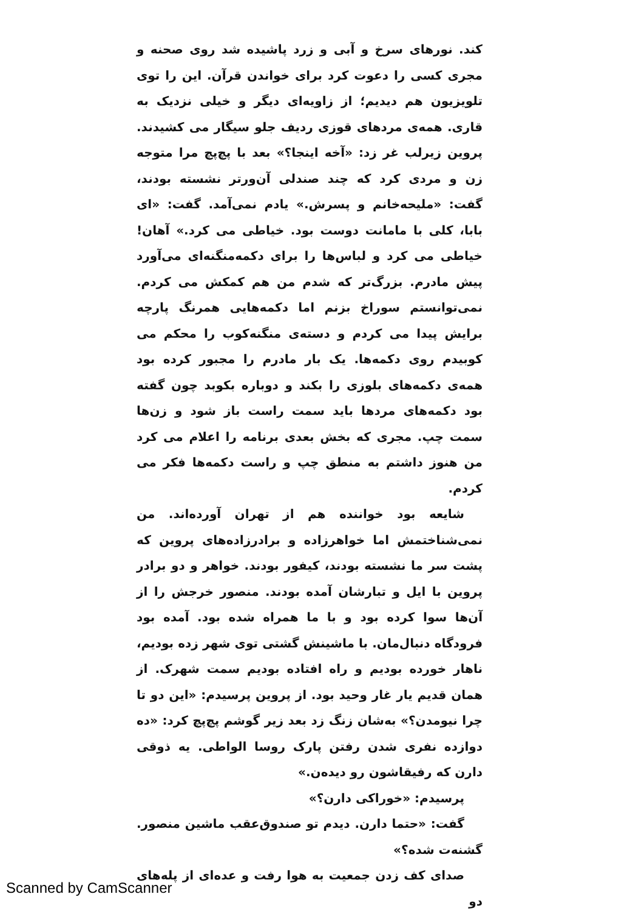کند. نورهای سرخ و آبی و زرد پاشیده شد روی صحنه و مجری کسی را دعوت کرد برای خواندن قرآن. این را توی تلویزیون هم دیدیم؛ از زاویه‌ای دیگر و خیلی نزدیک به قاری. همه‌ی مردهای قوزی ردیف جلو سیگار می کشیدند. پروین زیرلب غر زد: «آخه اینجا؟» بعد با پچ‌پچ مرا متوجه زن و مردی کرد که چند صندلی آن‌ورتر نشسته بودند، گفت: «ملیحه‌خانم و پسرش.» یادم نمی‌آمد. گفت: «ای بابا، کلی با مامانت دوست بود. خیاطی می کرد.» آهان! خیاطی می کرد و لباس‌ها را برای دکمه‌منگنه‌ای می‌آورد پیش مادرم. بزرگ‌تر که شدم من هم کمکش می کردم. نمی‌توانستم سوراخ بزنم اما دکمه‌هایی همرنگ پارچه برایش پیدا می کردم و دسته‌ی منگنه‌کوب را محکم می کوبیدم روی دکمه‌ها. یک بار مادرم را مجبور کرده بود همه‌ی دکمه‌های بلوزی را بکند و دوباره بکوبد چون گفته بود دکمه‌های مردها باید سمت راست باز شود و زن‌ها سمت چپ. مجری که بخش بعدی برنامه را اعلام می کرد من هنوز داشتم به منطق چپ و راست دکمه‌ها فکر می کردم.
شایعه بود خواننده هم از تهران آورده‌اند. من نمی‌شناختمش اما خواهرزاده و برادرزاده‌های پروین که پشت سر ما نشسته بودند، کیفور بودند. خواهر و دو برادر پروین با ایل و تبارشان آمده بودند. منصور خرجش را از آن‌ها سوا کرده بود و با ما همراه شده بود. آمده بود فرودگاه دنبال‌مان. با ماشینش گشتی توی شهر زده بودیم، ناهار خورده بودیم و راه افتاده بودیم سمت شهرک. از همان قدیم یار غار وحید بود. از پروین پرسیدم: «این دو تا چرا نیومدن؟» به‌شان زنگ زد بعد زیر گوشم پچ‌پچ کرد: «ده دوازده نفری شدن رفتن پارک روسا الواطی. یه ذوقی دارن که رفیقاشون رو دیده‌ن.»
پرسیدم: «خوراکی دارن؟»
گفت: «حتما دارن. دیدم تو صندوق‌عقب ماشین منصور. گشنه‌ت شده؟»
صدای کف زدن جمعیت به هوا رفت و عده‌ای از پله‌های دو
Scanned by CamScanner